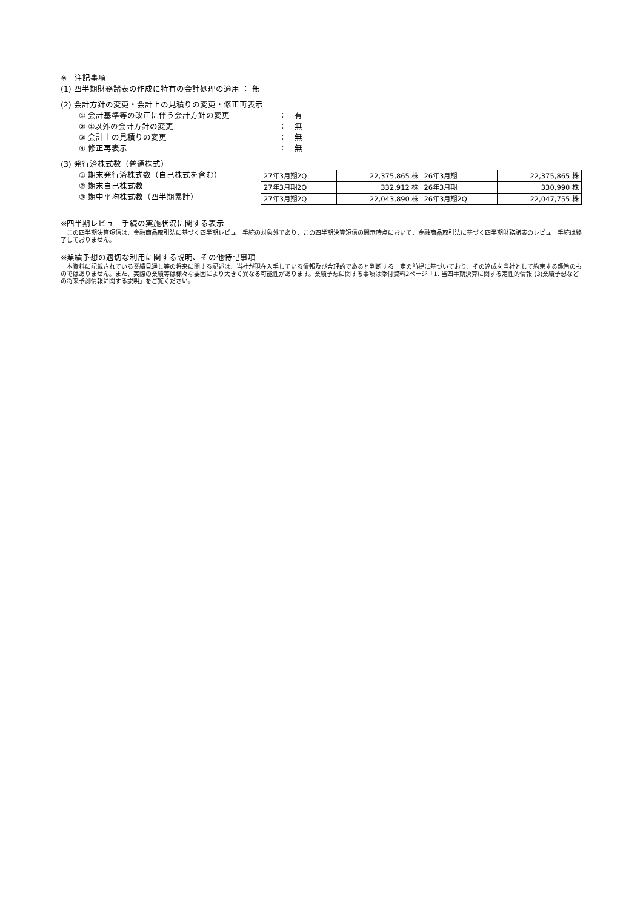※　注記事項
(1) 四半期財務諸表の作成に特有の会計処理の適用 ： 無
(2) 会計方針の変更・会計上の見積りの変更・修正再表示
① 会計基準等の改正に伴う会計方針の変更 ：　有
② ①以外の会計方針の変更 ：　無
③ 会計上の見積りの変更 ：　無
④ 修正再表示 ：　無
(3) 発行済株式数（普通株式）
① 期末発行済株式数（自己株式を含む）
② 期末自己株式数
③ 期中平均株式数（四半期累計）
| 27年3月期2Q | 22,375,865 株 | 26年3月期 | 22,375,865 株 |
| 27年3月期2Q | 332,912 株 | 26年3月期 | 330,990 株 |
| 27年3月期2Q | 22,043,890 株 | 26年3月期2Q | 22,047,755 株 |
※四半期レビュー手続の実施状況に関する表示
　この四半期決算短信は、金融商品取引法に基づく四半期レビュー手続の対象外であり、この四半期決算短信の開示時点において、金融商品取引法に基づく四半期財務諸表のレビュー手続は終了しておりません。
※業績予想の適切な利用に関する説明、その他特記事項
　本資料に記載されている業績見通し等の将来に関する記述は、当社が現在入手している情報及び合理的であると判断する一定の前提に基づいており、その達成を当社として約束する趣旨のものではありません。また、実際の業績等は様々な要因により大きく異なる可能性があります。業績予想に関する事項は添付資料2ページ「1. 当四半期決算に関する定性的情報 (3)業績予想などの将来予測情報に関する説明」をご覧ください。